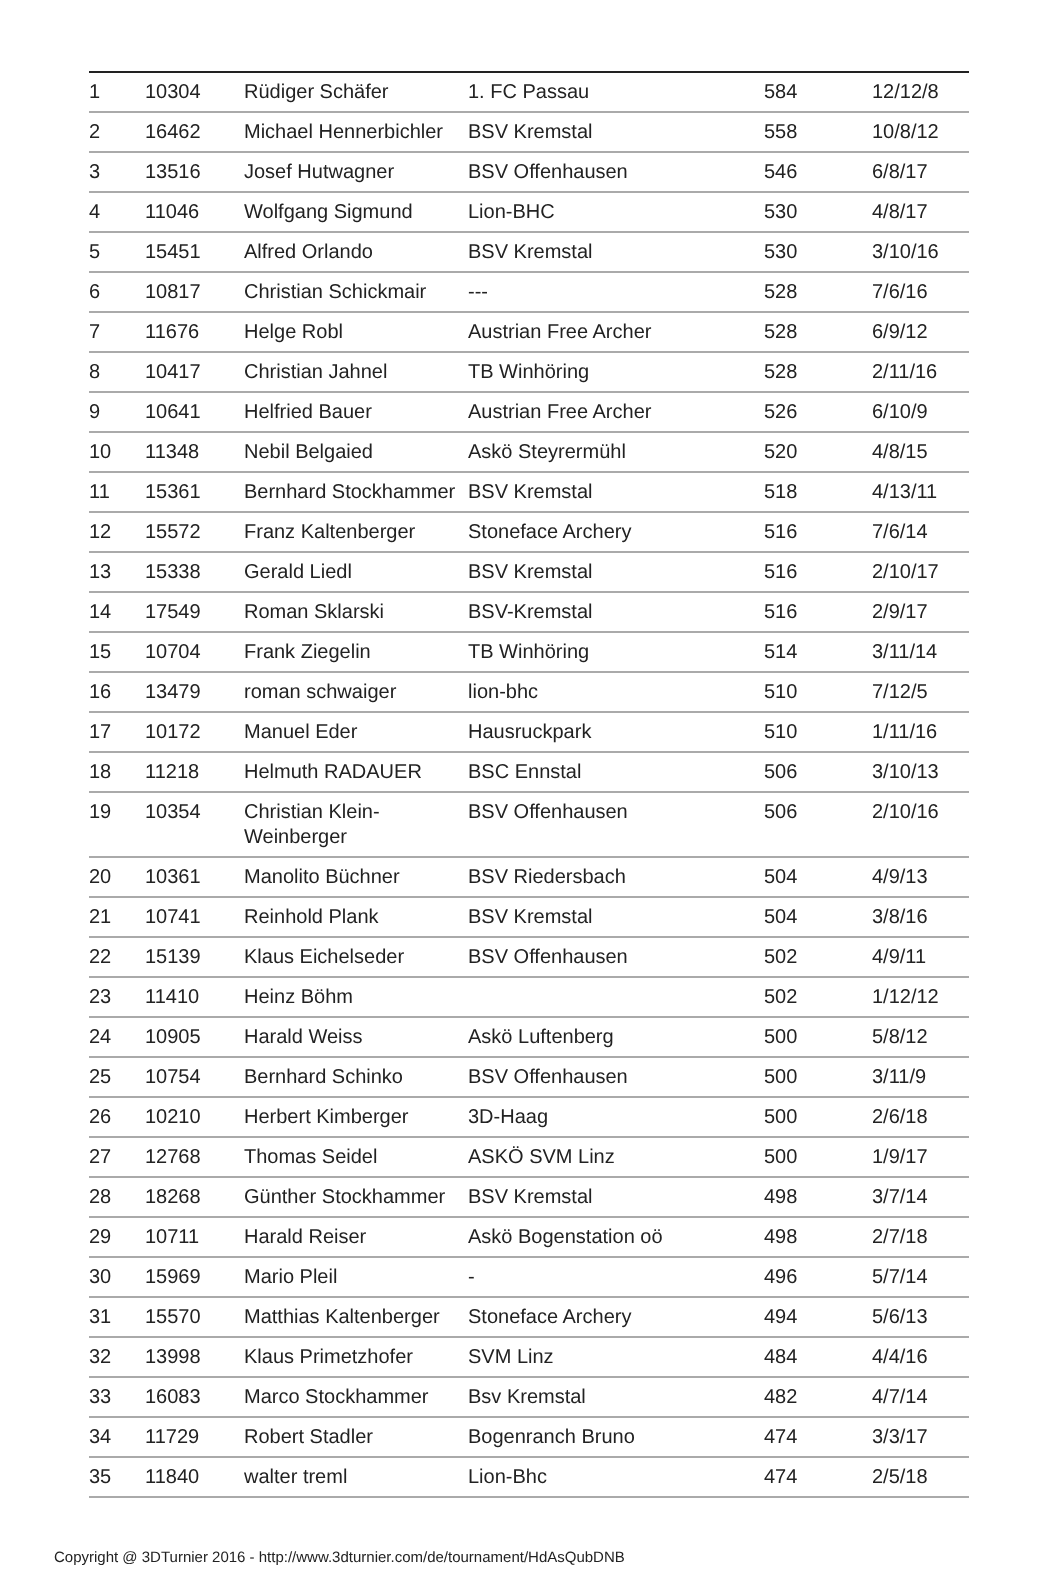| 1 | 10304 | Rüdiger Schäfer | 1. FC Passau | 584 | 12/12/8 |
| 2 | 16462 | Michael Hennerbichler | BSV Kremstal | 558 | 10/8/12 |
| 3 | 13516 | Josef Hutwagner | BSV Offenhausen | 546 | 6/8/17 |
| 4 | 11046 | Wolfgang Sigmund | Lion-BHC | 530 | 4/8/17 |
| 5 | 15451 | Alfred Orlando | BSV Kremstal | 530 | 3/10/16 |
| 6 | 10817 | Christian Schickmair | --- | 528 | 7/6/16 |
| 7 | 11676 | Helge Robl | Austrian Free Archer | 528 | 6/9/12 |
| 8 | 10417 | Christian Jahnel | TB Winhöring | 528 | 2/11/16 |
| 9 | 10641 | Helfried Bauer | Austrian Free Archer | 526 | 6/10/9 |
| 10 | 11348 | Nebil Belgaied | Askö Steyrermühl | 520 | 4/8/15 |
| 11 | 15361 | Bernhard Stockhammer | BSV Kremstal | 518 | 4/13/11 |
| 12 | 15572 | Franz Kaltenberger | Stoneface Archery | 516 | 7/6/14 |
| 13 | 15338 | Gerald Liedl | BSV Kremstal | 516 | 2/10/17 |
| 14 | 17549 | Roman Sklarski | BSV-Kremstal | 516 | 2/9/17 |
| 15 | 10704 | Frank Ziegelin | TB Winhöring | 514 | 3/11/14 |
| 16 | 13479 | roman schwaiger | lion-bhc | 510 | 7/12/5 |
| 17 | 10172 | Manuel Eder | Hausruckpark | 510 | 1/11/16 |
| 18 | 11218 | Helmuth RADAUER | BSC Ennstal | 506 | 3/10/13 |
| 19 | 10354 | Christian Klein-Weinberger | BSV Offenhausen | 506 | 2/10/16 |
| 20 | 10361 | Manolito Büchner | BSV Riedersbach | 504 | 4/9/13 |
| 21 | 10741 | Reinhold Plank | BSV Kremstal | 504 | 3/8/16 |
| 22 | 15139 | Klaus Eichelseder | BSV Offenhausen | 502 | 4/9/11 |
| 23 | 11410 | Heinz Böhm | | 502 | 1/12/12 |
| 24 | 10905 | Harald Weiss | Askö Luftenberg | 500 | 5/8/12 |
| 25 | 10754 | Bernhard Schinko | BSV Offenhausen | 500 | 3/11/9 |
| 26 | 10210 | Herbert Kimberger | 3D-Haag | 500 | 2/6/18 |
| 27 | 12768 | Thomas Seidel | ASKÖ SVM Linz | 500 | 1/9/17 |
| 28 | 18268 | Günther Stockhammer | BSV Kremstal | 498 | 3/7/14 |
| 29 | 10711 | Harald Reiser | Askö Bogenstation oö | 498 | 2/7/18 |
| 30 | 15969 | Mario Pleil | - | 496 | 5/7/14 |
| 31 | 15570 | Matthias Kaltenberger | Stoneface Archery | 494 | 5/6/13 |
| 32 | 13998 | Klaus Primetzhofer | SVM Linz | 484 | 4/4/16 |
| 33 | 16083 | Marco Stockhammer | Bsv Kremstal | 482 | 4/7/14 |
| 34 | 11729 | Robert Stadler | Bogenranch Bruno | 474 | 3/3/17 |
| 35 | 11840 | walter treml | Lion-Bhc | 474 | 2/5/18 |
Copyright @ 3DTurnier 2016 - http://www.3dturnier.com/de/tournament/HdAsQubDNB